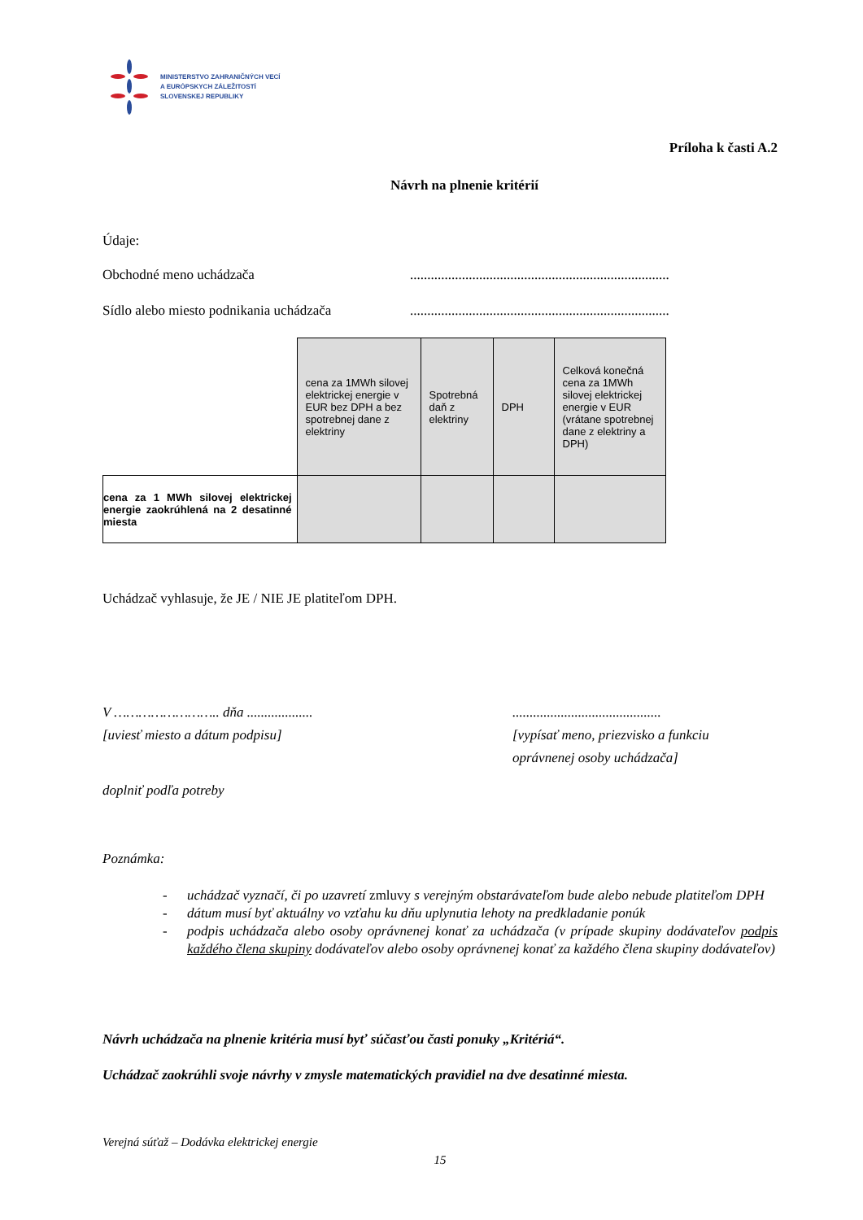MINISTERSTVO ZAHRANIČNÝCH VECÍ
A EURÓPSKYCH ZÁLEŽITOSTÍ
SLOVENSKEJ REPUBLIKY
Príloha k časti A.2
Návrh na plnenie kritérií
Údaje:
Obchodné meno uchádzača...........................................................................
Sídlo alebo miesto podnikania uchádzača...........................................................................
| | cena za 1MWh silovej elektrickej energie v EUR bez DPH a bez spotrebnej dane z elektriny | Spotrebná daň z elektriny | DPH | Celková konečná cena za 1MWh silovej elektrickej energie v EUR (vrátane spotrebnej dane z elektriny a DPH) |
| cena za 1 MWh silovej elektrickej energie zaokrúhlená na 2 desatinné miesta | | | | |
Uchádzač vyhlasuje, že JE / NIE JE platiteľom DPH.
V …………………….. dňa ...................
[uviesť miesto a dátum podpisu]
...........................................
[vypísať meno, priezvisko a funkciu
oprávnenej osoby uchádzača]
doplniť podľa potreby
Poznámka:
- uchádzač vyznačí, či po uzavretí zmluvy s verejným obstarávateľom bude alebo nebude platiteľom DPH
- dátum musí byť aktuálny vo vzťahu ku dňu uplynutia lehoty na predkladanie ponúk
- podpis uchádzača alebo osoby oprávnenej konať za uchádzača (v prípade skupiny dodávateľov podpis každého člena skupiny dodávateľov alebo osoby oprávnenej konať za každého člena skupiny dodávateľov)
Návrh uchádzača na plnenie kritéria musí byť súčasťou časti ponuky „Kritériá“.
Uchádzač zaokrúhli svoje návrhy v zmysle matematických pravidiel na dve desatinné miesta.
Verejná súťaž – Dodávka elektrickej energie
15